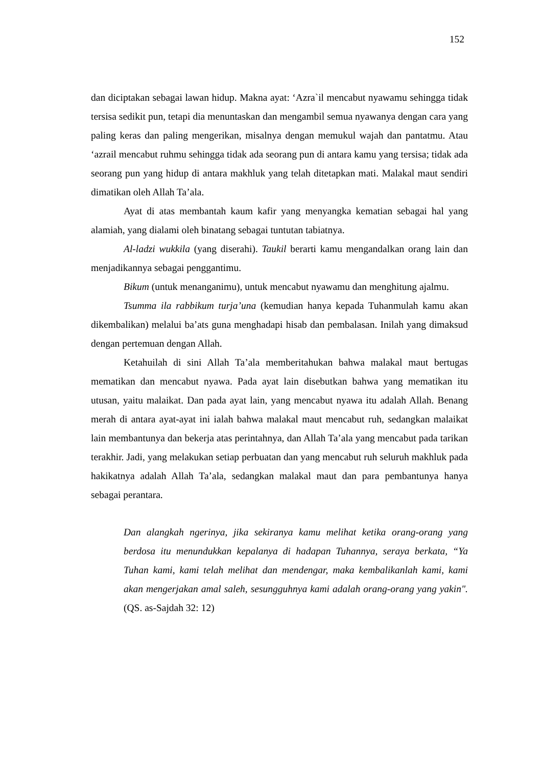152
dan diciptakan sebagai lawan hidup. Makna ayat: ‘Azra`il mencabut nyawamu sehingga tidak tersisa sedikit pun, tetapi dia menuntaskan dan mengambil semua nyawanya dengan cara yang paling keras dan paling mengerikan, misalnya dengan memukul wajah dan pantatmu. Atau ‘azrail mencabut ruhmu sehingga tidak ada seorang pun di antara kamu yang tersisa; tidak ada seorang pun yang hidup di antara makhluk yang telah ditetapkan mati. Malakal maut sendiri dimatikan oleh Allah Ta’ala.
Ayat di atas membantah kaum kafir yang menyangka kematian sebagai hal yang alamiah, yang dialami oleh binatang sebagai tuntutan tabiatnya.
Al-ladzi wukkila (yang diserahi). Taukil berarti kamu mengandalkan orang lain dan menjadikannya sebagai penggantimu.
Bikum (untuk menanganimu), untuk mencabut nyawamu dan menghitung ajalmu.
Tsumma ila rabbikum turja’una (kemudian hanya kepada Tuhanmulah kamu akan dikembalikan) melalui ba’ats guna menghadapi hisab dan pembalasan. Inilah yang dimaksud dengan pertemuan dengan Allah.
Ketahuilah di sini Allah Ta’ala memberitahukan bahwa malakal maut bertugas mematikan dan mencabut nyawa. Pada ayat lain disebutkan bahwa yang mematikan itu utusan, yaitu malaikat. Dan pada ayat lain, yang mencabut nyawa itu adalah Allah. Benang merah di antara ayat-ayat ini ialah bahwa malakal maut mencabut ruh, sedangkan malaikat lain membantunya dan bekerja atas perintahnya, dan Allah Ta’ala yang mencabut pada tarikan terakhir. Jadi, yang melakukan setiap perbuatan dan yang mencabut ruh seluruh makhluk pada hakikatnya adalah Allah Ta’ala, sedangkan malakal maut dan para pembantunya hanya sebagai perantara.
Dan alangkah ngerinya, jika sekiranya kamu melihat ketika orang-orang yang berdosa itu menundukkan kepalanya di hadapan Tuhannya, seraya berkata, “Ya Tuhan kami, kami telah melihat dan mendengar, maka kembalikanlah kami, kami akan mengerjakan amal saleh, sesungguhnya kami adalah orang-orang yang yakin". (QS. as-Sajdah 32: 12)